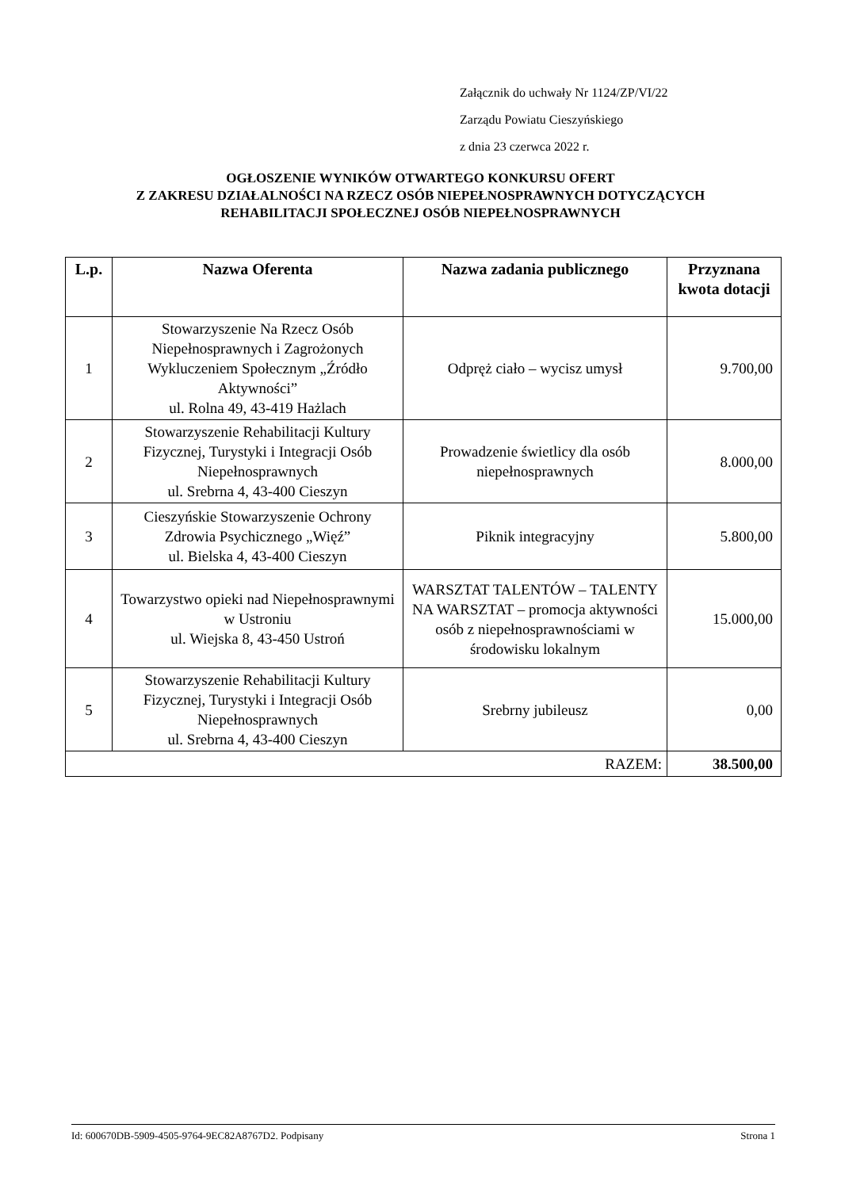Załącznik do uchwały Nr 1124/ZP/VI/22
Zarządu Powiatu Cieszyńskiego
z dnia 23 czerwca 2022 r.
OGŁOSZENIE WYNIKÓW OTWARTEGO KONKURSU OFERT
Z ZAKRESU DZIAŁALNOŚCI NA RZECZ OSÓB NIEPEŁNOSPRAWNYCH DOTYCZĄCYCH
REHABILITACJI SPOŁECZNEJ OSÓB NIEPEŁNOSPRAWNYCH
| L.p. | Nazwa Oferenta | Nazwa zadania publicznego | Przyznana kwota dotacji |
| --- | --- | --- | --- |
| 1 | Stowarzyszenie Na Rzecz Osób Niepełnosprawnych i Zagrożonych Wykluczeniem Społecznym „Źródło Aktywności” ul. Rolna 49, 43-419 Hażlach | Odpręż ciało – wycisz umysł | 9.700,00 |
| 2 | Stowarzyszenie Rehabilitacji Kultury Fizycznej, Turystyki i Integracji Osób Niepełnosprawnych ul. Srebrna 4, 43-400 Cieszyn | Prowadzenie świetlicy dla osób niepełnosprawnych | 8.000,00 |
| 3 | Cieszyńskie Stowarzyszenie Ochrony Zdrowia Psychicznego „Więź” ul. Bielska 4, 43-400 Cieszyn | Piknik integracyjny | 5.800,00 |
| 4 | Towarzystwo opieki nad Niepełnosprawnymi w Ustroniu ul. Wiejska 8, 43-450 Ustroń | WARSZTAT TALENTÓW – TALENTY NA WARSZTAT – promocja aktywności osób z niepełnosprawnościami w środowisku lokalnym | 15.000,00 |
| 5 | Stowarzyszenie Rehabilitacji Kultury Fizycznej, Turystyki i Integracji Osób Niepełnosprawnych ul. Srebrna 4, 43-400 Cieszyn | Srebrny jubileusz | 0,00 |
| RAZEM: | | | 38.500,00 |
Id: 600670DB-5909-4505-9764-9EC82A8767D2. Podpisany Strona 1